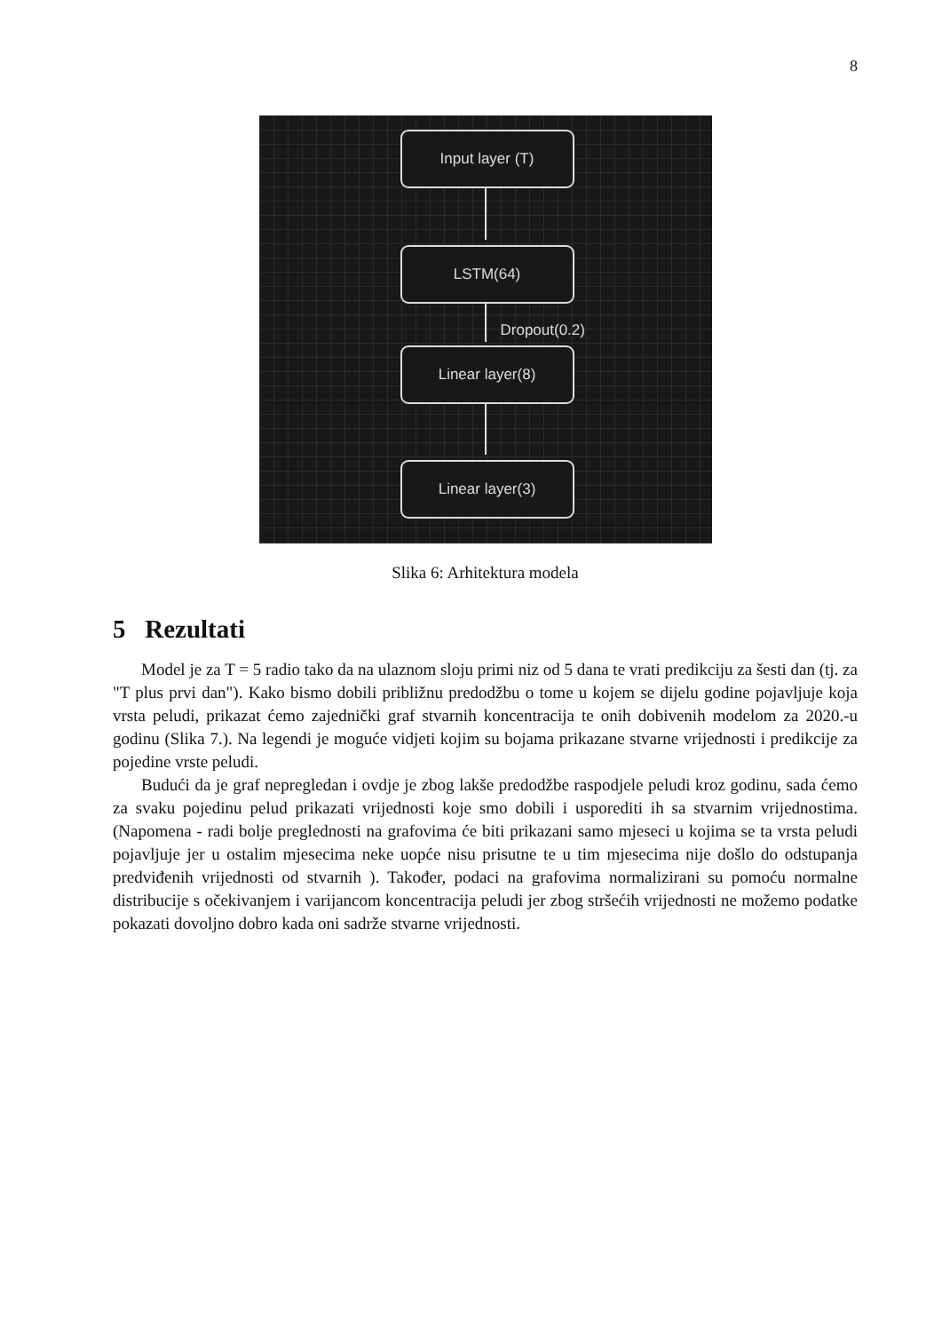8
Input layer (T)
LSTM(64)
Dropout(0.2)
Linear layer(8)
Linear layer(3)
Slika 6: Arhitektura modela
5 Rezultati
Model je za T = 5 radio tako da na ulaznom sloju primi niz od 5 dana te vrati predikciju za šesti dan (tj. za "T plus prvi dan"). Kako bismo dobili približnu predodžbu o tome u kojem se dijelu godine pojavljuje koja vrsta peludi, prikazat ćemo zajednički graf stvarnih koncentracija te onih dobivenih modelom za 2020.-u godinu (Slika 7.). Na legendi je moguće vidjeti kojim su bojama prikazane stvarne vrijednosti i predikcije za pojedine vrste peludi.
Budući da je graf nepregledan i ovdje je zbog lakše predodžbe raspodjele peludi kroz godinu, sada ćemo za svaku pojedinu pelud prikazati vrijednosti koje smo dobili i usporediti ih sa stvarnim vrijednostima. (Napomena - radi bolje preglednosti na grafovima će biti prikazani samo mjeseci u kojima se ta vrsta peludi pojavljuje jer u ostalim mjesecima neke uopće nisu prisutne te u tim mjesecima nije došlo do odstupanja predviđenih vrijednosti od stvarnih ). Također, podaci na grafovima normalizirani su pomoću normalne distribucije s očekivanjem i varijancom koncentracija peludi jer zbog stršećih vrijednosti ne možemo podatke pokazati dovoljno dobro kada oni sadrže stvarne vrijednosti.